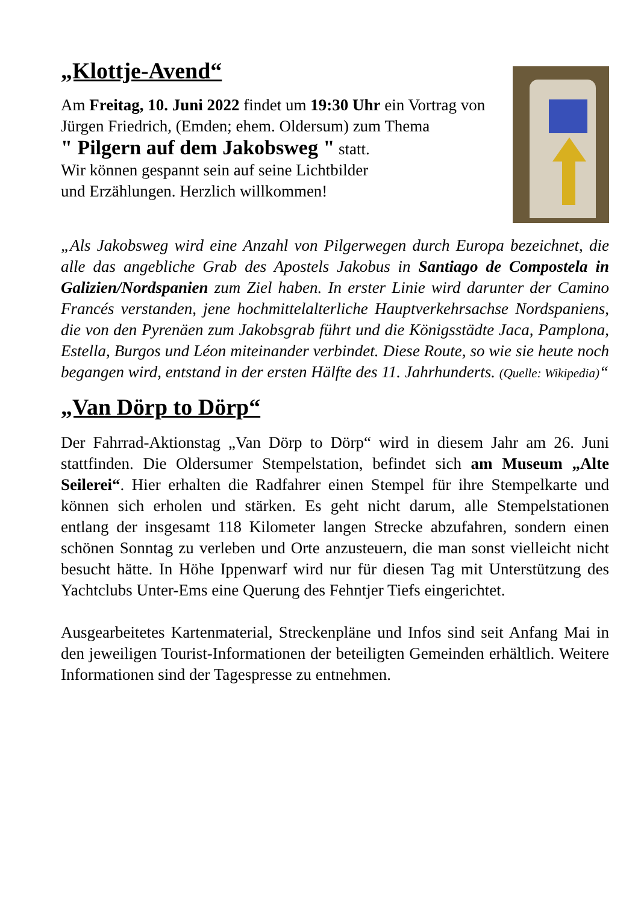„Klottje-Avend“
Am Freitag, 10. Juni 2022 findet um 19:30 Uhr ein Vortrag von Jürgen Friedrich, (Emden; ehem. Oldersum) zum Thema
" Pilgern auf dem Jakobsweg " statt.
Wir können gespannt sein auf seine Lichtbilder
und Erzählungen. Herzlich willkommen!
„Als Jakobsweg wird eine Anzahl von Pilgerwegen durch Europa bezeichnet, die alle das angebliche Grab des Apostels Jakobus in Santiago de Compostela in Galizien/Nordspanien zum Ziel haben. In erster Linie wird darunter der Camino Francés verstanden, jene hochmittelalterliche Hauptverkehrsachse Nordspaniens, die von den Pyrenäen zum Jakobsgrab führt und die Königsstädte Jaca, Pamplona, Estella, Burgos und Léon miteinander verbindet. Diese Route, so wie sie heute noch begangen wird, entstand in der ersten Hälfte des 11. Jahrhunderts. (Quelle: Wikipedia)“
„Van Dörp to Dörp“
Der Fahrrad-Aktionstag „Van Dörp to Dörp“ wird in diesem Jahr am 26. Juni stattfinden. Die Oldersumer Stempelstation, befindet sich am Museum „Alte Seilerei“. Hier erhalten die Radfahrer einen Stempel für ihre Stempelkarte und können sich erholen und stärken. Es geht nicht darum, alle Stempelstationen entlang der insgesamt 118 Kilometer langen Strecke abzufahren, sondern einen schönen Sonntag zu verleben und Orte anzusteuern, die man sonst vielleicht nicht besucht hätte. In Höhe Ippenwarf wird nur für diesen Tag mit Unterstützung des Yachtclubs Unter-Ems eine Querung des Fehntjer Tiefs eingerichtet.
Ausgearbeitetes Kartenmaterial, Streckenpläne und Infos sind seit Anfang Mai in den jeweiligen Tourist-Informationen der beteiligten Gemeinden erhältlich. Weitere Informationen sind der Tagespresse zu entnehmen.